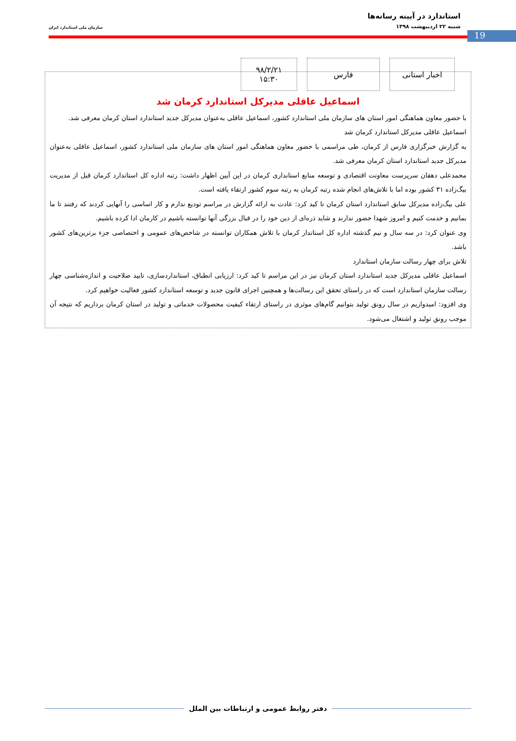19
استاندارد در آیینه رسانه‌ها
شنبه ۲۲ اردیبهشت ۱۳۹۸
سازمان ملی استاندارد ایران
اخبار استانی فارس ۹۸/۲/۲۱
۱۵:۳۰
اسماعیل عاقلی مدیرکل استاندارد کرمان شد
با حضور معاون هماهنگی امور استان های سازمان ملی استاندارد کشور، اسماعیل عاقلی به‌عنوان مدیرکل جدید استاندارد استان کرمان معرفی شد.
اسماعیل عاقلی مدیرکل استاندارد کرمان شد
به گزارش خبرگزاری فارس از کرمان، طی مراسمی با حضور معاون هماهنگی امور استان های سازمان ملی استاندارد کشور، اسماعیل عاقلی به‌عنوان مدیرکل جدید استاندارد استان کرمان معرفی شد.
محمدعلی دهقان سرپرست معاونت اقتصادی و توسعه منابع استانداری کرمان در این آیین اظهار داشت: رتبه اداره کل استاندارد کرمان قبل از مدیریت بیگ‌زاده ۳۱ کشور بوده اما با تلاش‌های انجام شده رتبه کرمان به رتبه سوم کشور ارتقاء یافته است.
علی بیگ‌زاده مدیرکل سابق استاندارد استان کرمان تا کید کرد: عادت به ارائه گزارش در مراسم تودیع ندارم و کار اساسی را آنهایی کردند که رفتند تا ما بمانیم و خدمت کنیم و امروز شهدا حضور ندارند و شاید ذره‌ای از دین خود را در قبال بزرگی آنها توانسته باشیم در کارمان ادا کرده باشیم.
وی عنوان کرد: در سه سال و نیم گذشته اداره کل استاندار کرمان با تلاش همکاران توانسته در شاخص‌های عمومی و اختصاصی جزء برترین‌های کشور باشد.
تلاش برای چهار رسالت سازمان استاندارد
اسماعیل عاقلی مدیرکل جدید استاندارد استان کرمان نیز در این مراسم تا کید کرد: ارزیابی انطباق، استانداردسازی، تایید صلاحیت و اندازه‌شناسی چهار رسالت سازمان استاندارد است که در راستای تحقق این رسالت‌ها و همچنین اجرای قانون جدید و توسعه استاندارد کشور فعالیت خواهیم کرد.
وی افزود: امیدواریم در سال رونق تولید بتوانیم گام‌های موثری در راستای ارتقاء کیفیت محصولات خدماتی و تولید در استان کرمان برداریم که نتیجه آن موجب رونق تولید و اشتغال می‌شود.
دفتر روابط عمومی و ارتباطات بین الملل